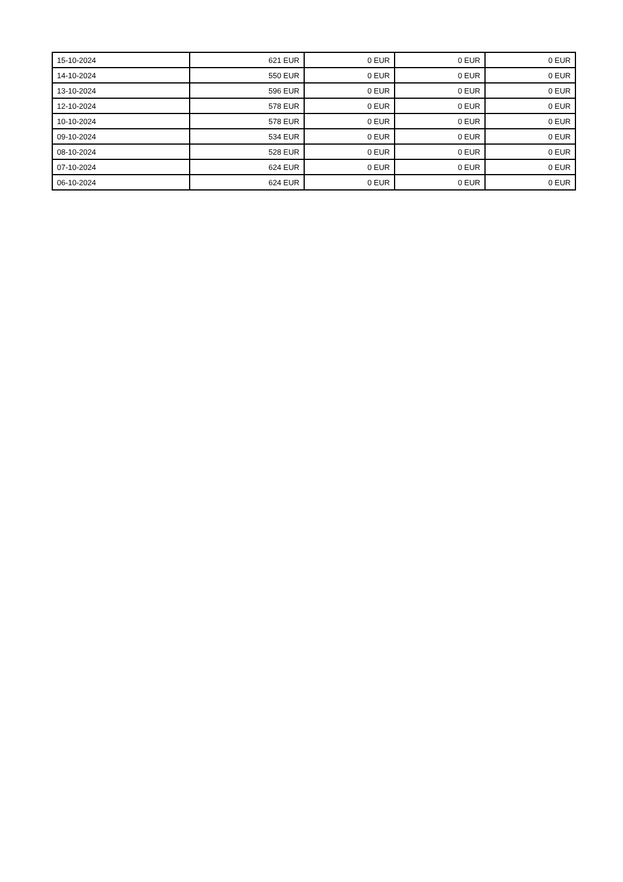| 15-10-2024 | 621 EUR | 0 EUR | 0 EUR | 0 EUR |
| 14-10-2024 | 550 EUR | 0 EUR | 0 EUR | 0 EUR |
| 13-10-2024 | 596 EUR | 0 EUR | 0 EUR | 0 EUR |
| 12-10-2024 | 578 EUR | 0 EUR | 0 EUR | 0 EUR |
| 10-10-2024 | 578 EUR | 0 EUR | 0 EUR | 0 EUR |
| 09-10-2024 | 534 EUR | 0 EUR | 0 EUR | 0 EUR |
| 08-10-2024 | 528 EUR | 0 EUR | 0 EUR | 0 EUR |
| 07-10-2024 | 624 EUR | 0 EUR | 0 EUR | 0 EUR |
| 06-10-2024 | 624 EUR | 0 EUR | 0 EUR | 0 EUR |